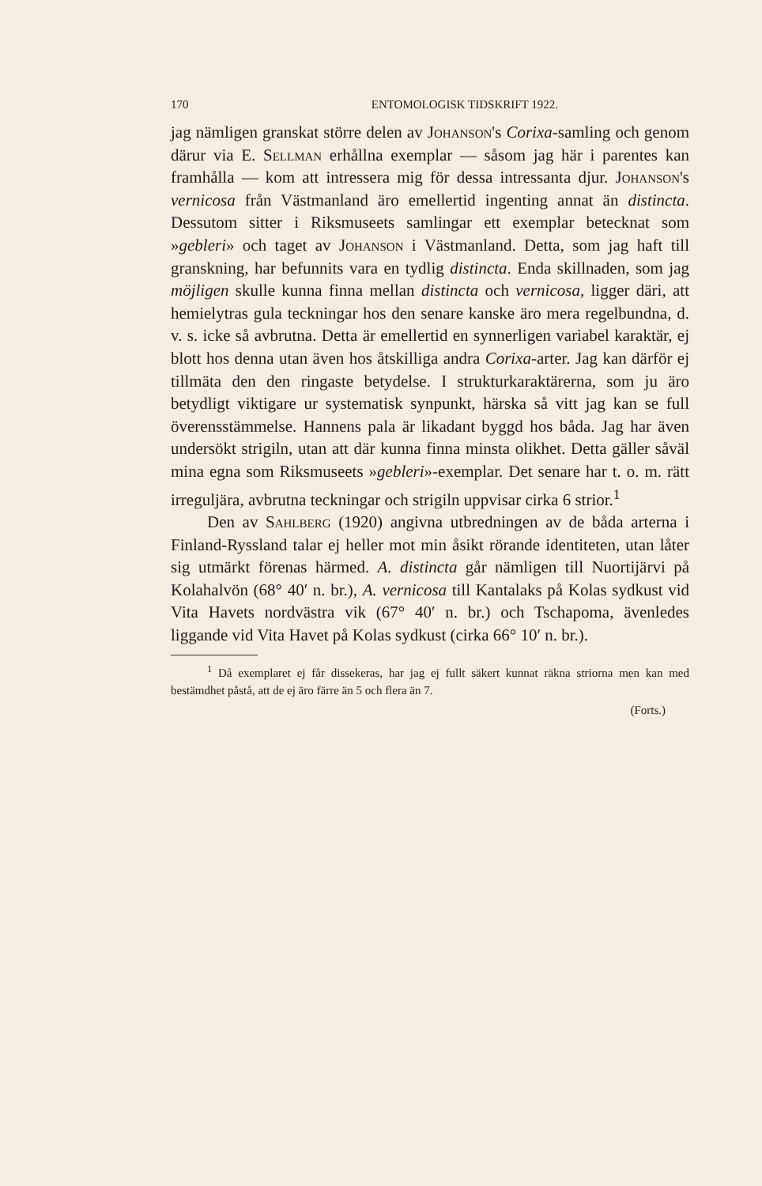170 ENTOMOLOGISK TIDSKRIFT 1922.
jag nämligen granskat större delen av Johanson's Corixa-samling och genom därur via E. Sellman erhållna exemplar — såsom jag här i parentes kan framhålla — kom att intressera mig för dessa intressanta djur. Johanson's vernicosa från Västmanland äro emellertid ingenting annat än distincta. Dessutom sitter i Riksmuseets samlingar ett exemplar betecknat som »gebleri» och taget av Johanson i Västmanland. Detta, som jag haft till granskning, har befunnits vara en tydlig distincta. Enda skillnaden, som jag möjligen skulle kunna finna mellan distincta och vernicosa, ligger däri, att hemielytras gula teckningar hos den senare kanske äro mera regelbundna, d. v. s. icke så avbrutna. Detta är emellertid en synnerligen variabel karaktär, ej blott hos denna utan även hos åtskilliga andra Corixa-arter. Jag kan därför ej tillmäta den den ringaste betydelse. I strukturkaraktärerna, som ju äro betydligt viktigare ur systematisk synpunkt, härska så vitt jag kan se full överensstämmelse. Hannens pala är likadant byggd hos båda. Jag har även undersökt strigiln, utan att där kunna finna minsta olikhet. Detta gäller såväl mina egna som Riksmuseets »gebleri»-exemplar. Det senare har t. o. m. rätt irreguljära, avbrutna teckningar och strigiln uppvisar cirka 6 strior.<sup>1</sup>
Den av Sahlberg (1920) angivna utbredningen av de båda arterna i Finland-Ryssland talar ej heller mot min åsikt rörande identiteten, utan låter sig utmärkt förenas härmed. A. distincta går nämligen till Nuortijärvi på Kolahalvön (68° 40′ n. br.), A. vernicosa till Kantalaks på Kolas sydkust vid Vita Havets nordvästra vik (67° 40′ n. br.) och Tschapoma, ävenledes liggande vid Vita Havet på Kolas sydkust (cirka 66° 10′ n. br.).
<sup>1</sup> Då exemplaret ej får dissekeras, har jag ej fullt säkert kunnat räkna striorna men kan med bestämdhet påstå, att de ej äro färre än 5 och flera än 7.
(Forts.)